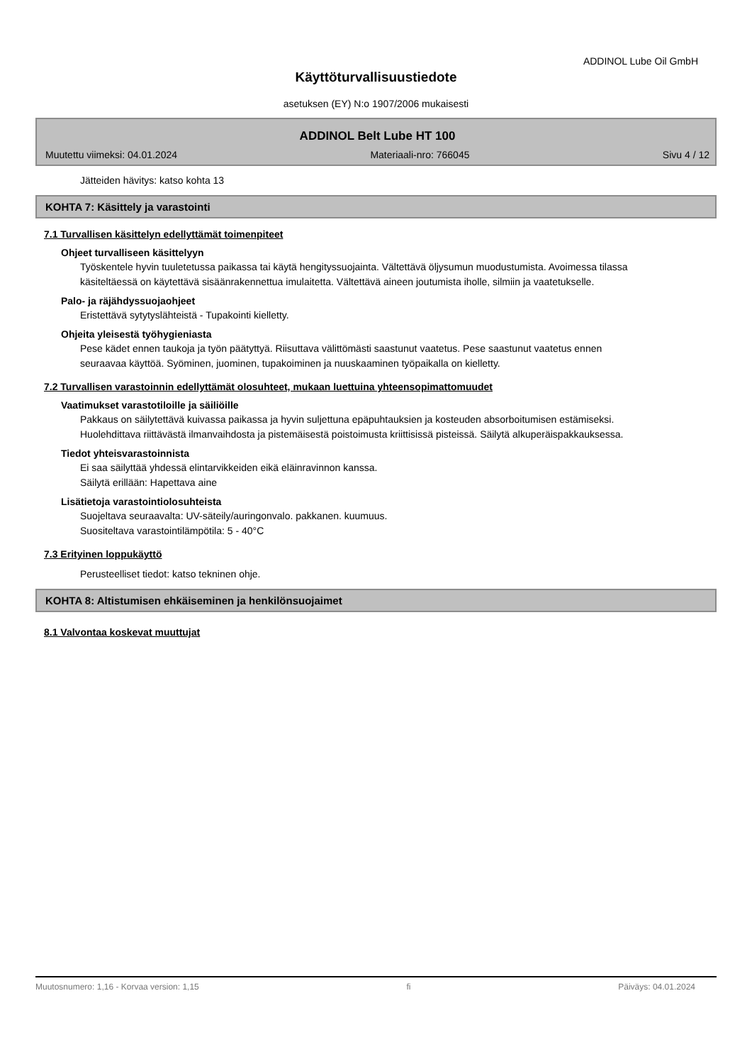ADDINOL Lube Oil GmbH
Käyttöturvallisuustiedote
asetuksen (EY) N:o 1907/2006 mukaisesti
ADDINOL Belt Lube HT 100
Muutettu viimeksi: 04.01.2024 Materiaali-nro: 766045 Sivu 4 / 12
Jätteiden hävitys: katso kohta 13
KOHTA 7: Käsittely ja varastointi
7.1 Turvallisen käsittelyn edellyttämät toimenpiteet
Ohjeet turvalliseen käsittelyyn
Työskentele hyvin tuuletetussa paikassa tai käytä hengityssuojainta. Vältettävä öljysumun muodustumista. Avoimessa tilassa käsiteltäessä on käytettävä sisäänrakennettua imulaitetta. Vältettävä aineen joutumista iholle, silmiin ja vaatetukselle.
Palo- ja räjähdyssuojaohjeet
Eristettävä sytytyslähteistä - Tupakointi kielletty.
Ohjeita yleisestä työhygieniasta
Pese kädet ennen taukoja ja työn päätyttyä. Riisuttava välittömästi saastunut vaatetus. Pese saastunut vaatetus ennen seuraavaa käyttöä. Syöminen, juominen, tupakoiminen ja nuuskaaminen työpaikalla on kielletty.
7.2 Turvallisen varastoinnin edellyttämät olosuhteet, mukaan luettuina yhteensopimattomuudet
Vaatimukset varastotiloille ja säiliöille
Pakkaus on säilytettävä kuivassa paikassa ja hyvin suljettuna epäpuhtauksien ja kosteuden absorboitumisen estämiseksi. Huolehdittava riittävästä ilmanvaihdosta ja pistemäisestä poistoimusta kriittisissä pisteissä. Säilytä alkuperäispakkauksessa.
Tiedot yhteisvarastoinnista
Ei saa säilyttää yhdessä elintarvikkeiden eikä eläinravinnon kanssa.
Säilytä erillään: Hapettava aine
Lisätietoja varastointiolosuhteista
Suojeltava seuraavalta: UV-säteily/auringonvalo. pakkanen. kuumuus.
Suositeltava varastointilämpötila: 5 - 40°C
7.3 Erityinen loppukäyttö
Perusteelliset tiedot: katso tekninen ohje.
KOHTA 8: Altistumisen ehkäiseminen ja henkilönsuojaimet
8.1 Valvontaa koskevat muuttujat
Muutosnumero: 1,16 - Korvaa version: 1,15 fi Päiväys: 04.01.2024